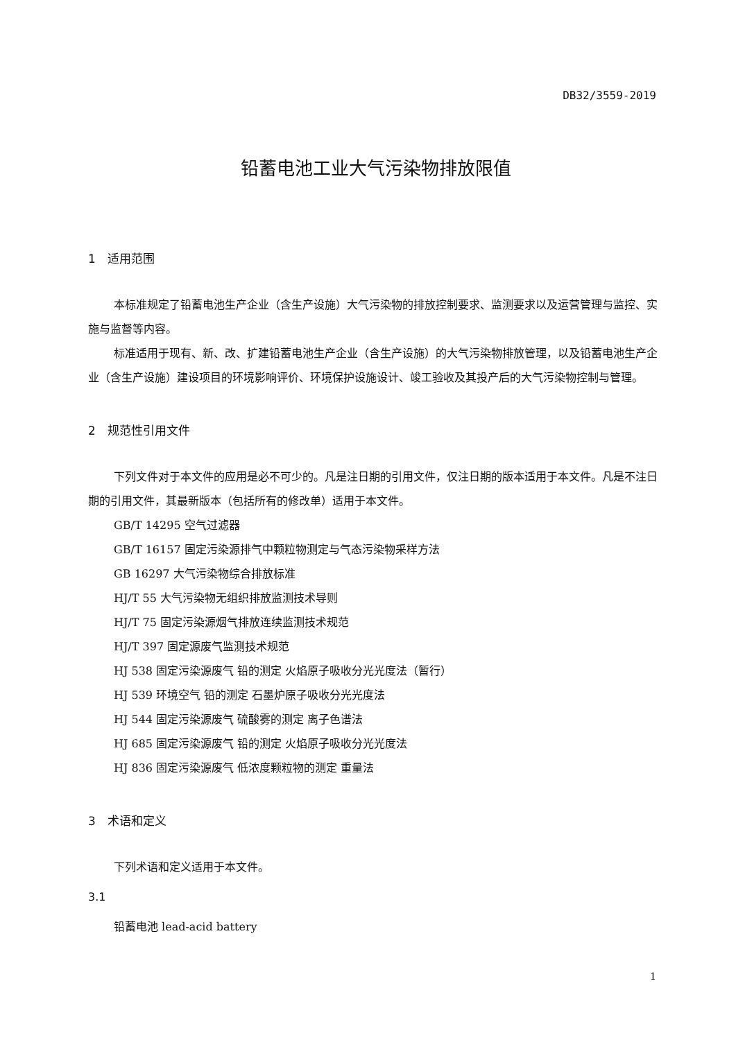DB32/3559-2019
铅蓄电池工业大气污染物排放限值
1 适用范围
本标准规定了铅蓄电池生产企业（含生产设施）大气污染物的排放控制要求、监测要求以及运营管理与监控、实施与监督等内容。
标准适用于现有、新、改、扩建铅蓄电池生产企业（含生产设施）的大气污染物排放管理，以及铅蓄电池生产企业（含生产设施）建设项目的环境影响评价、环境保护设施设计、竣工验收及其投产后的大气污染物控制与管理。
2 规范性引用文件
下列文件对于本文件的应用是必不可少的。凡是注日期的引用文件，仅注日期的版本适用于本文件。凡是不注日期的引用文件，其最新版本（包括所有的修改单）适用于本文件。
GB/T 14295 空气过滤器
GB/T 16157 固定污染源排气中颗粒物测定与气态污染物采样方法
GB 16297 大气污染物综合排放标准
HJ/T 55 大气污染物无组织排放监测技术导则
HJ/T 75 固定污染源烟气排放连续监测技术规范
HJ/T 397 固定源废气监测技术规范
HJ 538 固定污染源废气 铅的测定 火焰原子吸收分光光度法（暂行）
HJ 539 环境空气 铅的测定 石墨炉原子吸收分光光度法
HJ 544 固定污染源废气 硫酸雾的测定 离子色谱法
HJ 685 固定污染源废气 铅的测定 火焰原子吸收分光光度法
HJ 836 固定污染源废气 低浓度颗粒物的测定 重量法
3 术语和定义
下列术语和定义适用于本文件。
3.1
铅蓄电池 lead-acid battery
1